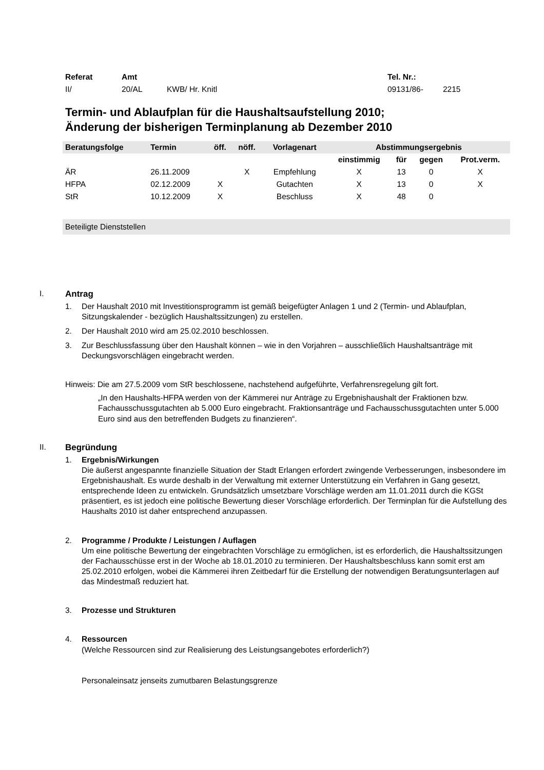| Referat | Amt | | Tel. Nr.: | |
| II/ | 20/AL | KWB/ Hr. Knitl | 09131/86- | 2215 |
Termin- und Ablaufplan für die Haushaltsaufstellung 2010;
Änderung der bisherigen Terminplanung ab Dezember 2010
| Beratungsfolge | Termin | öff. | nöff. | Vorlagenart | Abstimmungsergebnis | | | |
| --- | --- | --- | --- | --- | --- | --- | --- | --- |
| | | | | | einstimmig | für | gegen | Prot.verm. |
| ÄR | 26.11.2009 | | X | Empfehlung | X | 13 | 0 | X |
| HFPA | 02.12.2009 | X | | Gutachten | X | 13 | 0 | X |
| StR | 10.12.2009 | X | | Beschluss | X | 48 | 0 | |
Beteiligte Dienststellen
I. Antrag
1. Der Haushalt 2010 mit Investitionsprogramm ist gemäß beigefügter Anlagen 1 und 2 (Termin- und Ablaufplan, Sitzungskalender - bezüglich Haushaltssitzungen) zu erstellen.
2. Der Haushalt 2010 wird am 25.02.2010 beschlossen.
3. Zur Beschlussfassung über den Haushalt können – wie in den Vorjahren – ausschließlich Haushaltsanträge mit Deckungsvorschlägen eingebracht werden.
Hinweis: Die am 27.5.2009 vom StR beschlossene, nachstehend aufgeführte, Verfahrensregelung gilt fort.
„In den Haushalts-HFPA werden von der Kämmerei nur Anträge zu Ergebnishaushalt der Fraktionen bzw. Fachausschussgutachten ab 5.000 Euro eingebracht. Fraktionsanträge und Fachausschussgutachten unter 5.000 Euro sind aus den betreffenden Budgets zu finanzieren“.
II. Begründung
1. Ergebnis/Wirkungen
Die äußerst angespannte finanzielle Situation der Stadt Erlangen erfordert zwingende Verbesserungen, insbesondere im Ergebnishaushalt. Es wurde deshalb in der Verwaltung mit externer Unterstützung ein Verfahren in Gang gesetzt, entsprechende Ideen zu entwickeln. Grundsätzlich umsetzbare Vorschläge werden am 11.01.2011 durch die KGSt präsentiert, es ist jedoch eine politische Bewertung dieser Vorschläge erforderlich. Der Terminplan für die Aufstellung des Haushalts 2010 ist daher entsprechend anzupassen.
2. Programme / Produkte / Leistungen / Auflagen
Um eine politische Bewertung der eingebrachten Vorschläge zu ermöglichen, ist es erforderlich, die Haushaltssitzungen der Fachausschüsse erst in der Woche ab 18.01.2010 zu terminieren. Der Haushaltsbeschluss kann somit erst am 25.02.2010 erfolgen, wobei die Kämmerei ihren Zeitbedarf für die Erstellung der notwendigen Beratungsunterlagen auf das Mindestmaß reduziert hat.
3. Prozesse und Strukturen
4. Ressourcen
(Welche Ressourcen sind zur Realisierung des Leistungsangebotes erforderlich?)
Personaleinsatz jenseits zumutbaren Belastungsgrenze